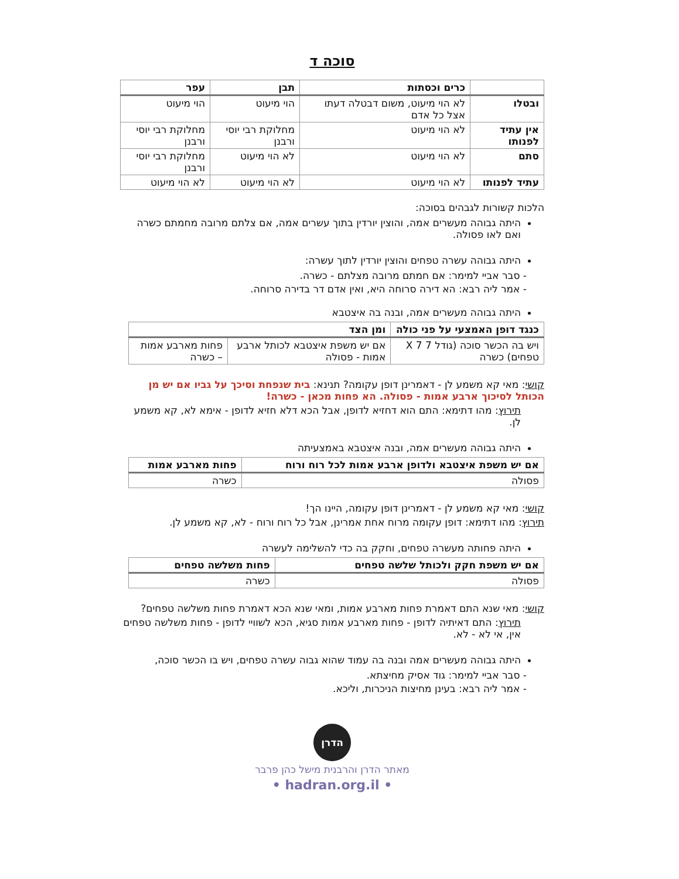סוכה ד
| | כרים וכסתות | תבן | עפר |
| --- | --- | --- | --- |
| ובטלו | לא הוי מיעוט, משום דבטלה דעתו אצל כל אדם | הוי מיעוט | הוי מיעוט |
| אין עתיד לפנותו | לא הוי מיעוט | מחלוקת רבי יוסי ורבנן | מחלוקת רבי יוסי ורבנן |
| סתם | לא הוי מיעוט | לא הוי מיעוט | מחלוקת רבי יוסי ורבנן |
| עתיד לפנותו | לא הוי מיעוט | לא הוי מיעוט | לא הוי מיעוט |
הלכות קשורות לגבהים בסוכה:
היתה גבוהה מעשרים אמה, והוצין יורדין בתוך עשרים אמה, אם צלתם מרובה מחמתם כשרה ואם לאו פסולה.
היתה גבוהה עשרה טפחים והוצין יורדין לתוך עשרה:
- סבר אביי למימר: אם חמתם מרובה מצלתם - כשרה.
- אמר ליה רבא: הא דירה סרוחה היא, ואין אדם דר בדירה סרוחה.
היתה גבוהה מעשרים אמה, ובנה בה איצטבא
| כנגד דופן האמצעי על פני כולה | ומן הצד | |
| --- | --- | --- |
| ויש בה הכשר סוכה (גודל 7 X 7 טפחים) כשרה | אם יש משפת איצטבא לכותל ארבע אמות - פסולה | פחות מארבע אמות – כשרה |
קושי: מאי קא משמע לן - דאמרינן דופן עקומה? תנינא: בית שנפחת וסיכך על גביו אם יש מן הכותל לסיכוך ארבע אמות - פסולה. הא פחות מכאן - כשרה!
תירוץ: מהו דתימא: התם הוא דחזיא לדופן, אבל הכא דלא חזיא לדופן - אימא לא, קא משמע לן.
היתה גבוהה מעשרים אמה, ובנה איצטבא באמצעיתה
| אם יש משפת איצטבא ולדופן ארבע אמות לכל רוח ורוח | פחות מארבע אמות |
| --- | --- |
| פסולה | כשרה |
קושי: מאי קא משמע לן - דאמרינן דופן עקומה, היינו הך!
תירוץ: מהו דתימא: דופן עקומה מרוח אחת אמרינן, אבל כל רוח ורוח - לא, קא משמע לן.
היתה פחותה מעשרה טפחים, וחקק בה כדי להשלימה לעשרה
| אם יש משפת חקק ולכותל שלשה טפחים | פחות משלשה טפחים |
| --- | --- |
| פסולה | כשרה |
קושי: מאי שנא התם דאמרת פחות מארבע אמות, ומאי שנא הכא דאמרת פחות משלשה טפחים?
תירוץ: התם דאיתיה לדופן - פחות מארבע אמות סגיא, הכא לשוויי לדופן - פחות משלשה טפחים אין, אי לא - לא.
היתה גבוהה מעשרים אמה ובנה בה עמוד שהוא גבוה עשרה טפחים, ויש בו הכשר סוכה,
- סבר אביי למימר: גוד אסיק מחיצתא.
- אמר ליה רבא: בעינן מחיצות הניכרות, וליכא.
הדרן
מאתר הדרן והרבנית מישל כהן פרבר
• hadran.org.il •